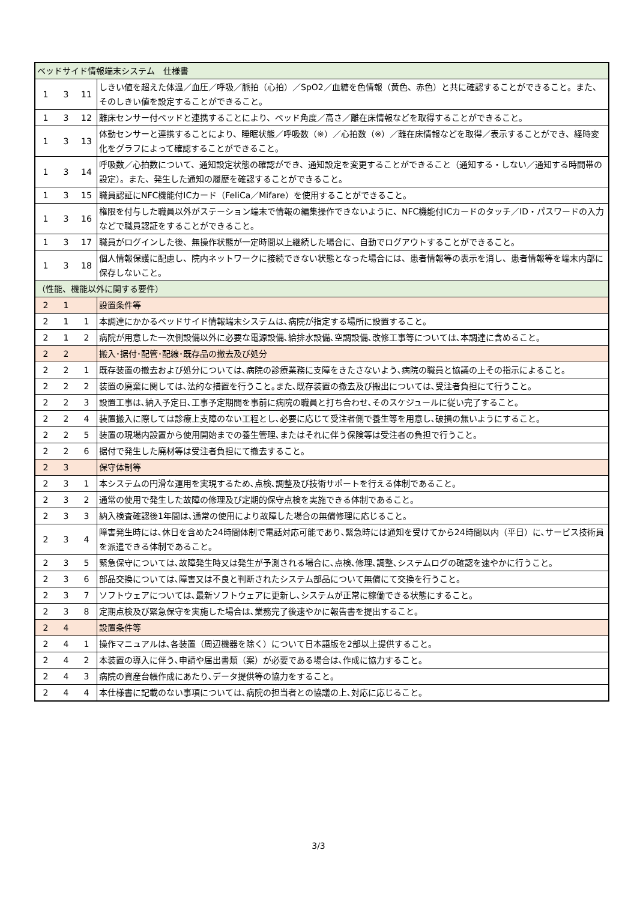| ベッドサイド情報端末システム 仕様書 | | | |
| 1 | 3 | 11 | しきい値を超えた体温／血圧／呼吸／脈拍（心拍）／SpO2／血糖を色情報（黄色、赤色）と共に確認することができること。また、そのしきい値を設定することができること。 |
| 1 | 3 | 12 | 離床センサー付ベッドと連携することにより、ベッド角度／高さ／離在床情報などを取得することができること。 |
| 1 | 3 | 13 | 体動センサーと連携することにより、睡眠状態／呼吸数（※）／心拍数（※）／離在床情報などを取得／表示することができ、経時変化をグラフによって確認することができること。 |
| 1 | 3 | 14 | 呼吸数／心拍数について、通知設定状態の確認ができ、通知設定を変更することができること（通知する・しない／通知する時間帯の設定）。また、発生した通知の履歴を確認することができること。 |
| 1 | 3 | 15 | 職員認証にNFC機能付ICカード（FeliCa／Mifare）を使用することができること。 |
| 1 | 3 | 16 | 権限を付与した職員以外がステーション端末で情報の編集操作できないように、NFC機能付ICカードのタッチ／ID・パスワードの入力などで職員認証をすることができること。 |
| 1 | 3 | 17 | 職員がログインした後、無操作状態が一定時間以上継続した場合に、自動でログアウトすることができること。 |
| 1 | 3 | 18 | 個人情報保護に配慮し、院内ネットワークに接続できない状態となった場合には、患者情報等の表示を消し、患者情報等を端末内部に保存しないこと。 |
| （性能、機能以外に関する要件） | | | |
| 2 | 1 | | 設置条件等 |
| 2 | 1 | 1 | 本調達にかかるベッドサイド情報端末システムは､病院が指定する場所に設置すること。 |
| 2 | 1 | 2 | 病院が用意した一次側設備以外に必要な電源設備､給排水設備､空調設備､改修工事等については､本調達に含めること。 |
| 2 | 2 | | 搬入･据付･配管･配線･既存品の撤去及び処分 |
| 2 | 2 | 1 | 既存装置の撤去および処分については､病院の診療業務に支障をきたさないよう､病院の職員と協議の上その指示によること。 |
| 2 | 2 | 2 | 装置の廃棄に関しては､法的な措置を行うこと｡また､既存装置の撤去及び搬出については､受注者負担にて行うこと。 |
| 2 | 2 | 3 | 設置工事は､納入予定日､工事予定期間を事前に病院の職員と打ち合わせ､そのスケジュールに従い完了すること。 |
| 2 | 2 | 4 | 装置搬入に際しては診療上支障のない工程とし､必要に応じて受注者側で養生等を用意し､破損の無いようにすること。 |
| 2 | 2 | 5 | 装置の現場内設置から使用開始までの養生管理､またはそれに伴う保険等は受注者の負担で行うこと。 |
| 2 | 2 | 6 | 据付で発生した廃材等は受注者負担にて撤去すること。 |
| 2 | 3 | | 保守体制等 |
| 2 | 3 | 1 | 本システムの円滑な運用を実現するため､点検､調整及び技術サポートを行える体制であること。 |
| 2 | 3 | 2 | 通常の使用で発生した故障の修理及び定期的保守点検を実施できる体制であること。 |
| 2 | 3 | 3 | 納入検査確認後1年間は､通常の使用により故障した場合の無償修理に応じること。 |
| 2 | 3 | 4 | 障害発生時には､休日を含めた24時間体制で電話対応可能であり､緊急時には通知を受けてから24時間以内（平日）に､サービス技術員を派遣できる体制であること。 |
| 2 | 3 | 5 | 緊急保守については､故障発生時又は発生が予測される場合に､点検､修理､調整､システムログの確認を速やかに行うこと。 |
| 2 | 3 | 6 | 部品交換については､障害又は不良と判断されたシステム部品について無償にて交換を行うこと。 |
| 2 | 3 | 7 | ソフトウェアについては､最新ソフトウェアに更新し､システムが正常に稼働できる状態にすること。 |
| 2 | 3 | 8 | 定期点検及び緊急保守を実施した場合は､業務完了後速やかに報告書を提出すること。 |
| 2 | 4 | | 設置条件等 |
| 2 | 4 | 1 | 操作マニュアルは､各装置（周辺機器を除く）について日本語版を2部以上提供すること。 |
| 2 | 4 | 2 | 本装置の導入に伴う､申請や届出書類（案）が必要である場合は､作成に協力すること。 |
| 2 | 4 | 3 | 病院の資産台帳作成にあたり､データ提供等の協力をすること。 |
| 2 | 4 | 4 | 本仕様書に記載のない事項については､病院の担当者との協議の上､対応に応じること。 |
3/3